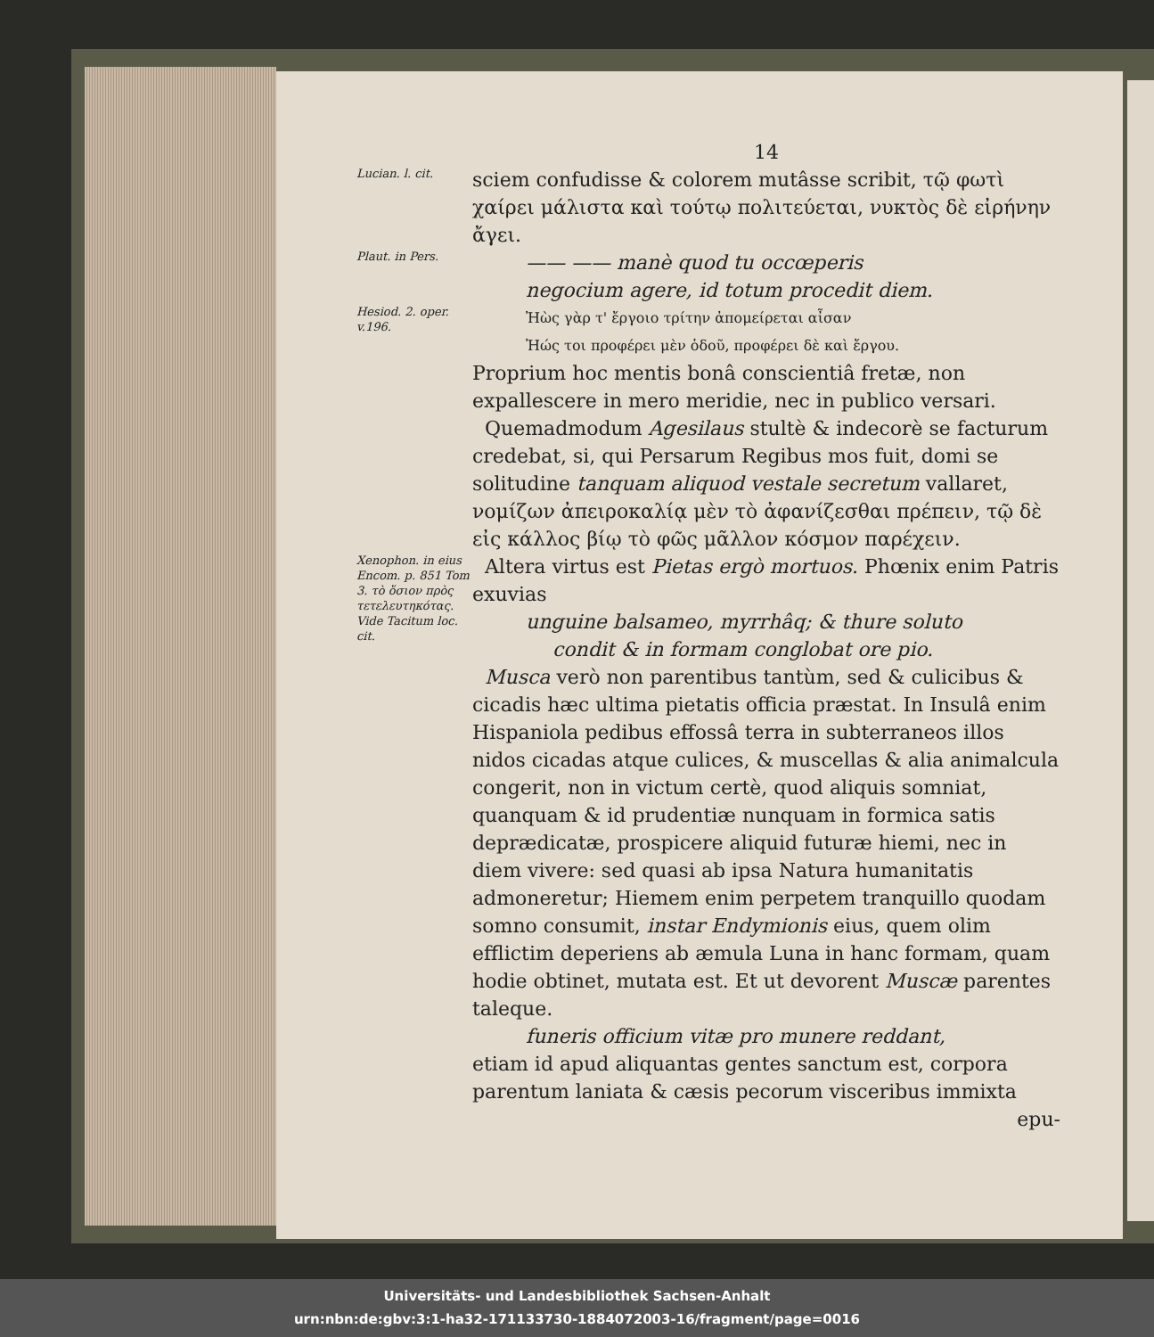14
Lucian. l. cit.
sciem confudisse & colorem mutâsse scribit, τῷ φωτὶ χαίρει μάλιστα καὶ τούτῳ πολιτεύεται, νυκτὸς δὲ εἰρήνην ἄγει.
Plaut. in Pers.
—— —— manè quod tu occœperis
negocium agere, id totum procedit diem.
Hesiod. 2. oper. v.196.
Ἠὼς γὰρ τ' ἔργοιο τρίτην ἀπομείρεται αἶσαν
Ἠώς τοι προφέρει μὲν ὁδοῦ, προφέρει δὲ καὶ ἔργου.
Proprium hoc mentis bonâ conscientiâ fretæ, non expallescere in mero meridie, nec in publico versari.
Quemadmodum Agesilaus stultè & indecorè se facturum credebat, si, qui Persarum Regibus mos fuit, domi se solitudine tanquam aliquod vestale secretum vallaret, νομίζων ἀπειροκαλίᾳ μὲν τὸ ἀφανίζεσθαι πρέπειν, τῷ δὲ εἰς κάλλος βίῳ τὸ φῶς μᾶλλον κόσμον παρέχειν.
Xenophon. in eius Encom. p. 851 Tom 3. τὸ ὅσιον πρὸς τετελευτηκότας. Vide Tacitum loc. cit.
Altera virtus est Pietas ergò mortuos. Phœnix enim Patris exuvias
unguine balsameo, myrrhâq; & thure soluto
condit & in formam conglobat ore pio.
Musca verò non parentibus tantùm, sed & culicibus & cicadis hæc ultima pietatis officia præstat. In Insulâ enim Hispaniola pedibus effossâ terra in subterraneos illos nidos cicadas atque culices, & muscellas & alia animalcula congerit, non in victum certè, quod aliquis somniat, quanquam & id prudentiæ nunquam in formica satis deprædicatæ, prospicere aliquid futuræ hiemi, nec in diem vivere: sed quasi ab ipsa Natura humanitatis admoneretur; Hiemem enim perpetem tranquillo quodam somno consumit, instar Endymionis eius, quem olim efflictim deperiens ab æmula Luna in hanc formam, quam hodie obtinet, mutata est. Et ut devorent Muscæ parentes taleque.
funeris officium vitæ pro munere reddant,
etiam id apud aliquantas gentes sanctum est, corpora parentum laniata & cæsis pecorum visceribus immixta
epu-
Universitäts- und Landesbibliothek Sachsen-Anhalt
urn:nbn:de:gbv:3:1-ha32-171133730-1884072003-16/fragment/page=0016